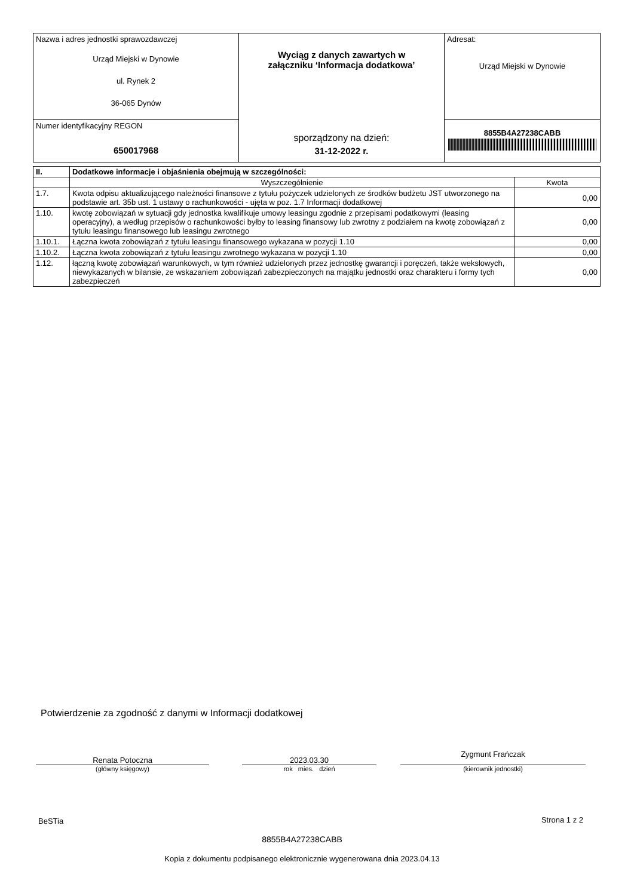| Nazwa i adres jednostki sprawozdawczej Urząd Miejski w Dynowie ul. Rynek 2 36-065 Dynów | Wyciąg z danych zawartych w załączniku ‘Informacja dodatkowa’ sporządzony na dzień: 31-12-2022 r. | Adresat: Urząd Miejski w Dynowie |
| Numer identyfikacyjny REGON 650017968 | | 8855B4A27238CABB |
| II. | Dodatkowe informacje i objaśnienia obejmują w szczególności: | |
| --- | --- | --- |
| | Wyszczególnienie | Kwota |
| 1.7. | Kwota odpisu aktualizującego należności finansowe z tytułu pożyczek udzielonych ze środków budżetu JST utworzonego na podstawie art. 35b ust. 1 ustawy o rachunkowości - ujęta w poz. 1.7 Informacji dodatkowej | 0,00 |
| 1.10. | kwotę zobowiązań w sytuacji gdy jednostka kwalifikuje umowy leasingu zgodnie z przepisami podatkowymi (leasing operacyjny), a według przepisów o rachunkowości byłby to leasing finansowy lub zwrotny z podziałem na kwotę zobowiązań z tytułu leasingu finansowego lub leasingu zwrotnego | 0,00 |
| 1.10.1. | Łączna kwota zobowiązań z tytułu leasingu finansowego wykazana w pozycji 1.10 | 0,00 |
| 1.10.2. | Łączna kwota zobowiązań z tytułu leasingu zwrotnego wykazana w pozycji 1.10 | 0,00 |
| 1.12. | łączną kwotę zobowiązań warunkowych, w tym również udzielonych przez jednostkę gwarancji i poręczeń, także wekslowych, niewykazanych w bilansie, ze wskazaniem zobowiązań zabezpieczonych na majątku jednostki oraz charakteru i formy tych zabezpieczeń | 0,00 |
Potwierdzenie za zgodność z danymi w Informacji dodatkowej
Renata Potoczna
(główny księgowy)
2023.03.30
rok mies. dzień
Zygmunt Frańczak
(kierownik jednostki)
BeSTia Strona 1 z 2
8855B4A27238CABB
Kopia z dokumentu podpisanego elektronicznie wygenerowana dnia 2023.04.13